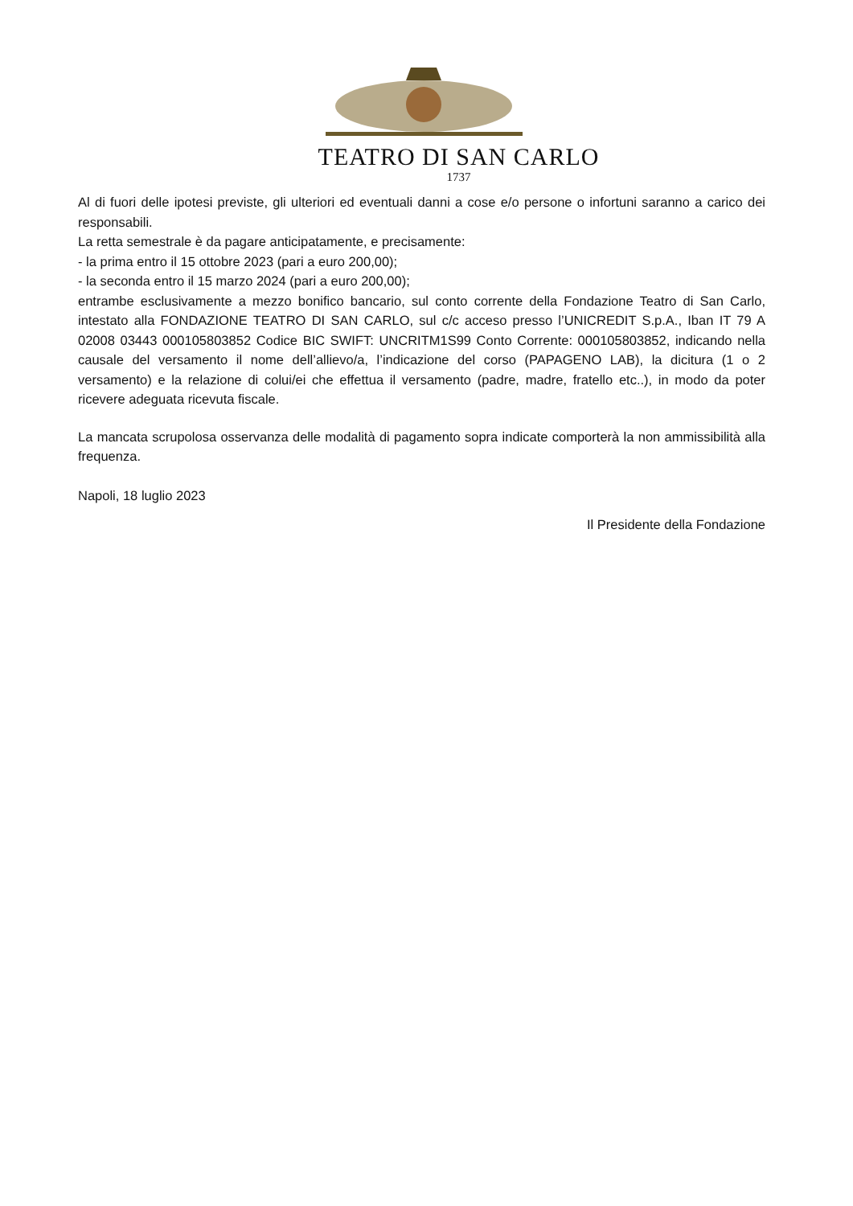TEATRO DI SAN CARLO
1737
Al di fuori delle ipotesi previste, gli ulteriori ed eventuali danni a cose e/o persone o infortuni saranno a carico dei responsabili.
La retta semestrale è da pagare anticipatamente, e precisamente:
- la prima entro il 15 ottobre 2023 (pari a euro 200,00);
- la seconda entro il 15 marzo 2024 (pari a euro 200,00);
entrambe esclusivamente a mezzo bonifico bancario, sul conto corrente della Fondazione Teatro di San Carlo, intestato alla FONDAZIONE TEATRO DI SAN CARLO, sul c/c acceso presso l’UNICREDIT S.p.A., Iban IT 79 A 02008 03443 000105803852 Codice BIC SWIFT: UNCRITM1S99 Conto Corrente: 000105803852, indicando nella causale del versamento il nome dell’allievo/a, l’indicazione del corso (PAPAGENO LAB), la dicitura (1 o 2 versamento) e la relazione di colui/ei che effettua il versamento (padre, madre, fratello etc..), in modo da poter ricevere adeguata ricevuta fiscale.
La mancata scrupolosa osservanza delle modalità di pagamento sopra indicate comporterà la non ammissibilità alla frequenza.
Napoli, 18 luglio 2023
Il Presidente della Fondazione